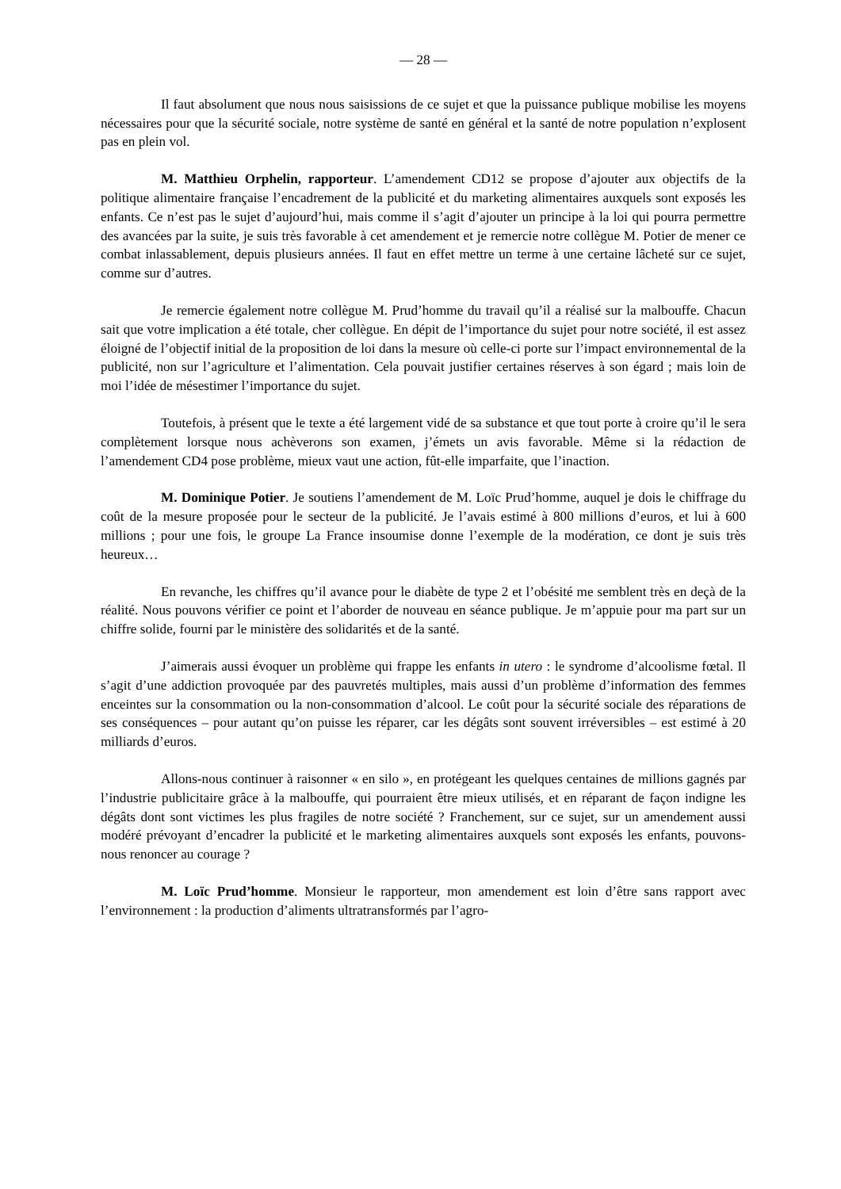— 28 —
Il faut absolument que nous nous saisissions de ce sujet et que la puissance publique mobilise les moyens nécessaires pour que la sécurité sociale, notre système de santé en général et la santé de notre population n’explosent pas en plein vol.
M. Matthieu Orphelin, rapporteur. L’amendement CD12 se propose d’ajouter aux objectifs de la politique alimentaire française l’encadrement de la publicité et du marketing alimentaires auxquels sont exposés les enfants. Ce n’est pas le sujet d’aujourd’hui, mais comme il s’agit d’ajouter un principe à la loi qui pourra permettre des avancées par la suite, je suis très favorable à cet amendement et je remercie notre collègue M. Potier de mener ce combat inlassablement, depuis plusieurs années. Il faut en effet mettre un terme à une certaine lâcheté sur ce sujet, comme sur d’autres.
Je remercie également notre collègue M. Prud’homme du travail qu’il a réalisé sur la malbouffe. Chacun sait que votre implication a été totale, cher collègue. En dépit de l’importance du sujet pour notre société, il est assez éloigné de l’objectif initial de la proposition de loi dans la mesure où celle-ci porte sur l’impact environnemental de la publicité, non sur l’agriculture et l’alimentation. Cela pouvait justifier certaines réserves à son égard ; mais loin de moi l’idée de mésestimer l’importance du sujet.
Toutefois, à présent que le texte a été largement vidé de sa substance et que tout porte à croire qu’il le sera complètement lorsque nous achèverons son examen, j’émets un avis favorable. Même si la rédaction de l’amendement CD4 pose problème, mieux vaut une action, fût-elle imparfaite, que l’inaction.
M. Dominique Potier. Je soutiens l’amendement de M. Loïc Prud’homme, auquel je dois le chiffrage du coût de la mesure proposée pour le secteur de la publicité. Je l’avais estimé à 800 millions d’euros, et lui à 600 millions ; pour une fois, le groupe La France insoumise donne l’exemple de la modération, ce dont je suis très heureux…
En revanche, les chiffres qu’il avance pour le diabète de type 2 et l’obésité me semblent très en deçà de la réalité. Nous pouvons vérifier ce point et l’aborder de nouveau en séance publique. Je m’appuie pour ma part sur un chiffre solide, fourni par le ministère des solidarités et de la santé.
J’aimerais aussi évoquer un problème qui frappe les enfants in utero : le syndrome d’alcoolisme fœtal. Il s’agit d’une addiction provoquée par des pauvretés multiples, mais aussi d’un problème d’information des femmes enceintes sur la consommation ou la non-consommation d’alcool. Le coût pour la sécurité sociale des réparations de ses conséquences – pour autant qu’on puisse les réparer, car les dégâts sont souvent irréversibles – est estimé à 20 milliards d’euros.
Allons-nous continuer à raisonner « en silo », en protégeant les quelques centaines de millions gagnés par l’industrie publicitaire grâce à la malbouffe, qui pourraient être mieux utilisés, et en réparant de façon indigne les dégâts dont sont victimes les plus fragiles de notre société ? Franchement, sur ce sujet, sur un amendement aussi modéré prévoyant d’encadrer la publicité et le marketing alimentaires auxquels sont exposés les enfants, pouvons-nous renoncer au courage ?
M. Loïc Prud’homme. Monsieur le rapporteur, mon amendement est loin d’être sans rapport avec l’environnement : la production d’aliments ultratransformés par l’agro-